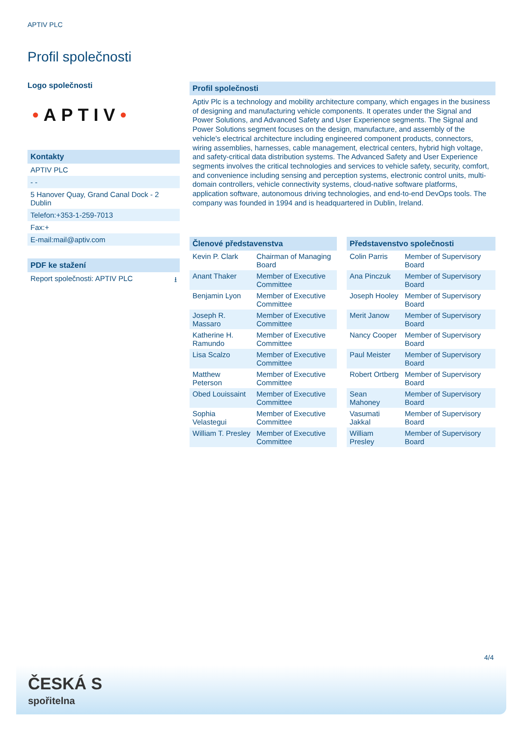APTIV PLC
Profil společnosti
Logo společnosti
•APTIV•
Kontakty
APTIV PLC
- -
5 Hanover Quay, Grand Canal Dock - 2 Dublin
Telefon:+353-1-259-7013
Fax:+
E-mail:mail@aptiv.com
PDF ke stažení
Report společnosti: APTIV PLC ⭳
Profil společnosti
Aptiv Plc is a technology and mobility architecture company, which engages in the business of designing and manufacturing vehicle components. It operates under the Signal and Power Solutions, and Advanced Safety and User Experience segments. The Signal and Power Solutions segment focuses on the design, manufacture, and assembly of the vehicle's electrical architecture including engineered component products, connectors, wiring assemblies, harnesses, cable management, electrical centers, hybrid high voltage, and safety-critical data distribution systems. The Advanced Safety and User Experience segments involves the critical technologies and services to vehicle safety, security, comfort, and convenience including sensing and perception systems, electronic control units, multi-domain controllers, vehicle connectivity systems, cloud-native software platforms, application software, autonomous driving technologies, and end-to-end DevOps tools. The company was founded in 1994 and is headquartered in Dublin, Ireland.
Členové představenstva
| Kevin P. Clark | Chairman of Managing Board |
| Anant Thaker | Member of Executive Committee |
| Benjamin Lyon | Member of Executive Committee |
| Joseph R. Massaro | Member of Executive Committee |
| Katherine H. Ramundo | Member of Executive Committee |
| Lisa Scalzo | Member of Executive Committee |
| Matthew Peterson | Member of Executive Committee |
| Obed Louissaint | Member of Executive Committee |
| Sophia Velastegui | Member of Executive Committee |
| William T. Presley | Member of Executive Committee |
Představenstvo společnosti
| Colin Parris | Member of Supervisory Board |
| Ana Pinczuk | Member of Supervisory Board |
| Joseph Hooley | Member of Supervisory Board |
| Merit Janow | Member of Supervisory Board |
| Nancy Cooper | Member of Supervisory Board |
| Paul Meister | Member of Supervisory Board |
| Robert Ortberg | Member of Supervisory Board |
| Sean Mahoney | Member of Supervisory Board |
| Vasumati Jakkal | Member of Supervisory Board |
| William Presley | Member of Supervisory Board |
4/4
ČESKÁ S
spořitelna